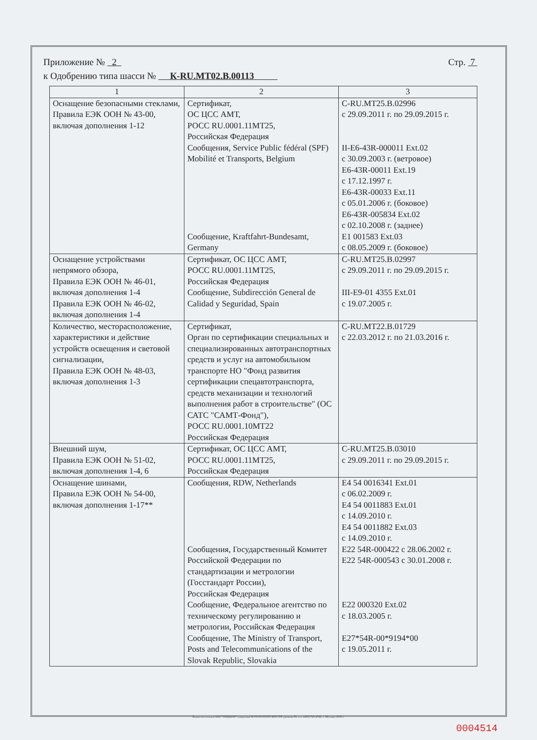Приложение № 2 Стр. 7
к Одобрению типа шасси № К-RU.MT02.B.00113
| 1 | 2 | 3 |
| --- | --- | --- |
| Оснащение безопасными стеклами, Правила ЕЭК ООН № 43-00, включая дополнения 1-12 | Сертификат, ОС ЦСС АМТ, РОСС RU.0001.11МТ25, Российская Федерация Сообщения, Service Public fédéral (SPF) Mobilité et Transports, Belgium Сообщение, Kraftfahrt-Bundesamt, Germany | C-RU.MT25.B.02996 с 29.09.2011 г. по 29.09.2015 г. II-E6-43R-000011 Ext.02 с 30.09.2003 г. (ветровое) E6-43R-00011 Ext.19 с 17.12.1997 г. E6-43R-00033 Ext.11 с 05.01.2006 г. (боковое) E6-43R-005834 Ext.02 с 02.10.2008 г. (заднее) E1 001583 Ext.03 с 08.05.2009 г. (боковое) |
| Оснащение устройствами непрямого обзора, Правила ЕЭК ООН № 46-01, включая дополнения 1-4 Правила ЕЭК ООН № 46-02, включая дополнения 1-4 | Сертификат, ОС ЦСС АМТ, РОСС RU.0001.11МТ25, Российская Федерация Сообщение, Subdirección General de Calidad y Seguridad, Spain | C-RU.MT25.B.02997 с 29.09.2011 г. по 29.09.2015 г. III-E9-01 4355 Ext.01 с 19.07.2005 г. |
| Количество, месторасположение, характеристики и действие устройств освещения и световой сигнализации, Правила ЕЭК ООН № 48-03, включая дополнения 1-3 | Сертификат, Орган по сертификации специальных и специализированных автотранспортных средств и услуг на автомобильном транспорте НО "Фонд развития сертификации спецавтотранспорта, средств механизации и технологий выполнения работ в строительстве" (ОС САТС "САМТ-Фонд"), РОСС RU.0001.10МТ22 Российская Федерация | C-RU.MT22.B.01729 с 22.03.2012 г. по 21.03.2016 г. |
| Внешний шум, Правила ЕЭК ООН № 51-02, включая дополнения 1-4, 6 | Сертификат, ОС ЦСС АМТ, РОСС RU.0001.11МТ25, Российская Федерация | C-RU.MT25.B.03010 с 29.09.2011 г. по 29.09.2015 г. |
| Оснащение шинами, Правила ЕЭК ООН № 54-00, включая дополнения 1-17** | Сообщения, RDW, Netherlands Сообщения, Государственный Комитет Российской Федерации по стандартизации и метрологии (Госстандарт России), Российская Федерация Сообщение, Федеральное агентство по техническому регулированию и метрологии, Российская Федерация Сообщение, The Ministry of Transport, Posts and Telecommunications of the Slovak Republic, Slovakia | E4 54 0016341 Ext.01 с 06.02.2009 г. E4 54 0011883 Ext.01 с 14.09.2010 г. E4 54 0011882 Ext.03 с 14.09.2010 г. E22 54R-000422 с 28.06.2002 г. E22 54R-000543 с 30.01.2008 г. E22 000320 Ext.02 с 18.03.2005 г. E27*54R-00*9194*00 с 19.05.2011 г. |
Бланк изготовлен ЗАО "ОПЦИОН" (лицензия № 05-05-09/003 ФНС РФ уровень В) тел. (495) 726 4742, г. Москва, 2010 г.
0004514